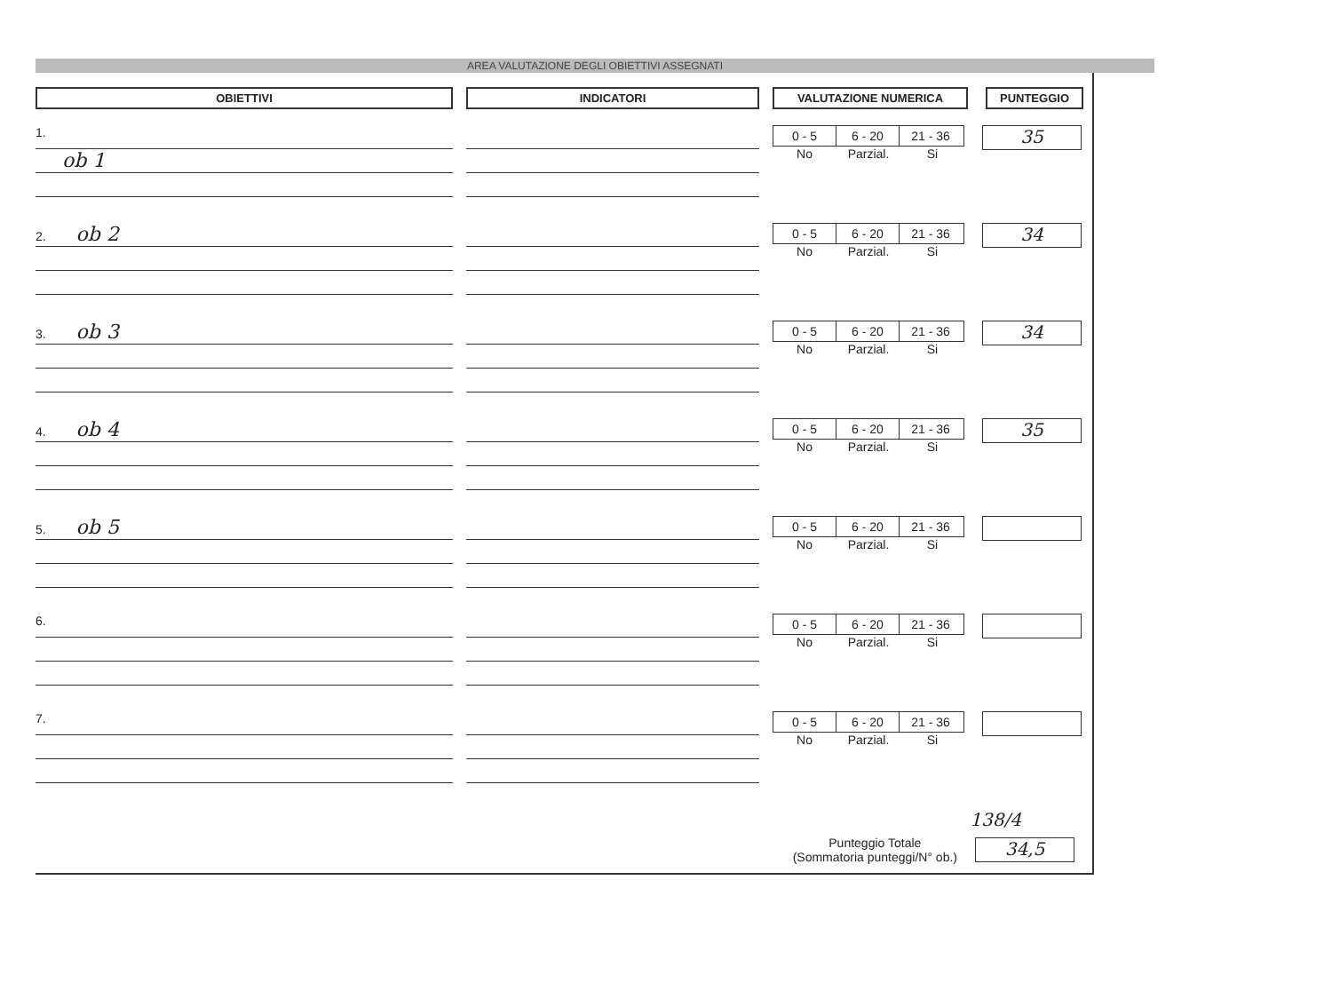AREA VALUTAZIONE DEGLI OBIETTIVI ASSEGNATI
OBIETTIVI
1.
ob 1
2. ob 2
3. ob 3
4. ob 4
5. ob 5
6.
7.
INDICATORI VALUTAZIONE NUMERICA PUNTEGGIO
0 - 5 6 - 20 21 - 36
No Parzial. Si
35
0 - 5 6 - 20 21 - 36
No Parzial. Si
34
0 - 5 6 - 20 21 - 36
No Parzial. Si
34
0 - 5 6 - 20 21 - 36
No Parzial. Si
35
0 - 5 6 - 20 21 - 36
No Parzial. Si
0 - 5 6 - 20 21 - 36
No Parzial. Si
0 - 5 6 - 20 21 - 36
No Parzial. Si
138/4
Punteggio Totale
(Sommatoria punteggi/N° ob.)
34,5